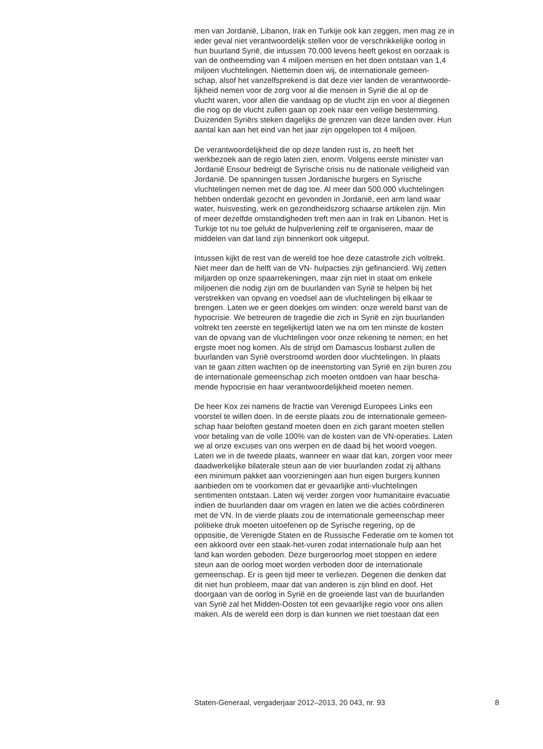men van Jordanië, Libanon, Irak en Turkije ook kan zeggen, men mag ze in ieder geval niet verantwoordelijk stellen voor de verschrikkelijke oorlog in hun buurland Syrië, die intussen 70.000 levens heeft gekost en oorzaak is van de ontheemding van 4 miljoen mensen en het doen ontstaan van 1,4 miljoen vluchtelingen. Niettemin doen wij, de internationale gemeen- schap, alsof het vanzelfsprekend is dat deze vier landen de verantwoorde- lijkheid nemen voor de zorg voor al die mensen in Syrië die al op de vlucht waren, voor allen die vandaag op de vlucht zijn en voor al diegenen die nog op de vlucht zullen gaan op zoek naar een veilige bestemming. Duizenden Syriërs steken dagelijks de grenzen van deze landen over. Hun aantal kan aan het eind van het jaar zijn opgelopen tot 4 miljoen.
De verantwoordelijkheid die op deze landen rust is, zo heeft het werkbezoek aan de regio laten zien, enorm. Volgens eerste minister van Jordanië Ensour bedreigt de Syrische crisis nu de nationale veiligheid van Jordanië. De spanningen tussen Jordanische burgers en Syrische vluchtelingen nemen met de dag toe. Al meer dan 500.000 vluchtelingen hebben onderdak gezocht en gevonden in Jordanië, een arm land waar water, huisvesting, werk en gezondheidszorg schaarse artikelen zijn. Min of meer dezelfde omstandigheden treft men aan in Irak en Libanon. Het is Turkije tot nu toe gelukt de hulpverlening zelf te organiseren, maar de middelen van dat land zijn binnenkort ook uitgeput.
Intussen kijkt de rest van de wereld toe hoe deze catastrofe zich voltrekt. Niet meer dan de helft van de VN- hulpacties zijn gefinancierd. Wij zetten miljarden op onze spaarrekeningen, maar zijn niet in staat om enkele miljoenen die nodig zijn om de buurlanden van Syrië te helpen bij het verstrekken van opvang en voedsel aan de vluchtelingen bij elkaar te brengen. Laten we er geen doekjes om winden: onze wereld barst van de hypocrisie. We betreuren de tragedie die zich in Syrië en zijn buurlanden voltrekt ten zeerste en tegelijkertijd laten we na om ten minste de kosten van de opvang van de vluchtelingen voor onze rekening te nemen; en het ergste moet nog komen. Als de strijd om Damascus losbarst zullen de buurlanden van Syrië overstroomd worden door vluchtelingen. In plaats van te gaan zitten wachten op de ineenstorting van Syrië en zijn buren zou de internationale gemeenschap zich moeten ontdoen van haar bescha- mende hypocrisie en haar verantwoordelijkheid moeten nemen.
De heer Kox zei namens de fractie van Verenigd Europees Links een voorstel te willen doen. In de eerste plaats zou de internationale gemeen- schap haar beloften gestand moeten doen en zich garant moeten stellen voor betaling van de volle 100% van de kosten van de VN-operaties. Laten we al onze excuses van ons werpen en de daad bij het woord voegen. Laten we in de tweede plaats, wanneer en waar dat kan, zorgen voor meer daadwerkelijke bilaterale steun aan de vier buurlanden zodat zij althans een minimum pakket aan voorzieningen aan hun eigen burgers kunnen aanbieden om te voorkomen dat er gevaarlijke anti-vluchtelingen sentimenten ontstaan. Laten wij verder zorgen voor humanitaire evacuatie indien de buurlanden daar om vragen en laten we die acties coördineren met de VN. In de vierde plaats zou de internationale gemeenschap meer politieke druk moeten uitoefenen op de Syrische regering, op de oppositie, de Verenigde Staten en de Russische Federatie om te komen tot een akkoord over een staak-het-vuren zodat internationale hulp aan het land kan worden geboden. Deze burgeroorlog moet stoppen en iedere steun aan de oorlog moet worden verboden door de internationale gemeenschap. Er is geen tijd meer te verliezen. Degenen die denken dat dit niet hun probleem, maar dat van anderen is zijn blind en doof. Het doorgaan van de oorlog in Syrië en de groeiende last van de buurlanden van Syrië zal het Midden-Oosten tot een gevaarlijke regio voor ons allen maken. Als de wereld een dorp is dan kunnen we niet toestaan dat een
Staten-Generaal, vergaderjaar 2012–2013, 20 043, nr. 93 8